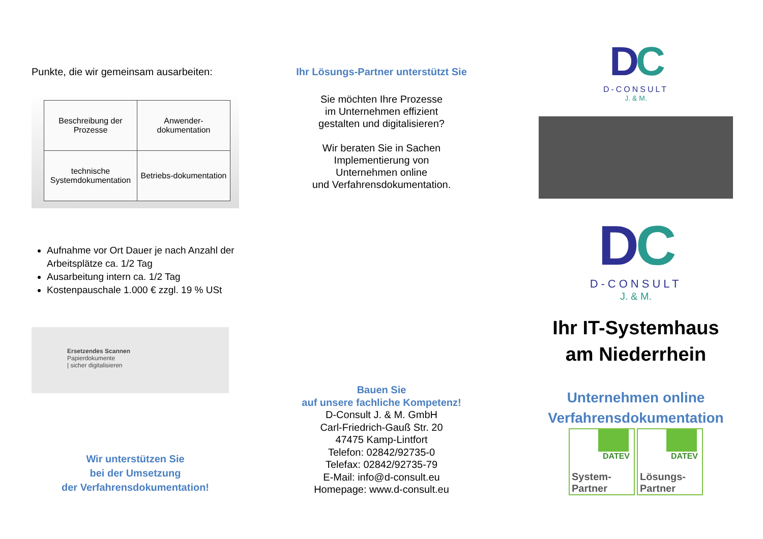Punkte, die wir gemeinsam ausarbeiten:
| Beschreibung der Prozesse | Anwender-dokumentation |
| technische Systemdokumentation | Betriebs-dokumentation |
Aufnahme vor Ort Dauer je nach Anzahl der Arbeitsplätze ca. 1/2 Tag
Ausarbeitung intern ca. 1/2 Tag
Kostenpauschale 1.000 € zzgl. 19 % USt
Ersetzendes Scannen
Papierdokumente
| sicher digitalisieren
Wir unterstützen Sie
bei der Umsetzung
der Verfahrensdokumentation!
Ihr Lösungs-Partner unterstützt Sie
Sie möchten Ihre Prozesse
im Unternehmen effizient
gestalten und digitalisieren?
Wir beraten Sie in Sachen
Implementierung von
Unternehmen online
und Verfahrensdokumentation.
Bauen Sie
auf unsere fachliche Kompetenz!
D-Consult J. & M. GmbH
Carl-Friedrich-Gauß Str. 20
47475 Kamp-Lintfort
Telefon: 02842/92735-0
Telefax: 02842/92735-79
E-Mail: info@d-consult.eu
Homepage: www.d-consult.eu
DC
D-CONSULT
J. & M.
DC
D-CONSULT
J. & M.
Ihr IT-Systemhaus
am Niederrhein
Unternehmen online
Verfahrensdokumentation
DATEV
System-
Partner
DATEV
Lösungs-
Partner